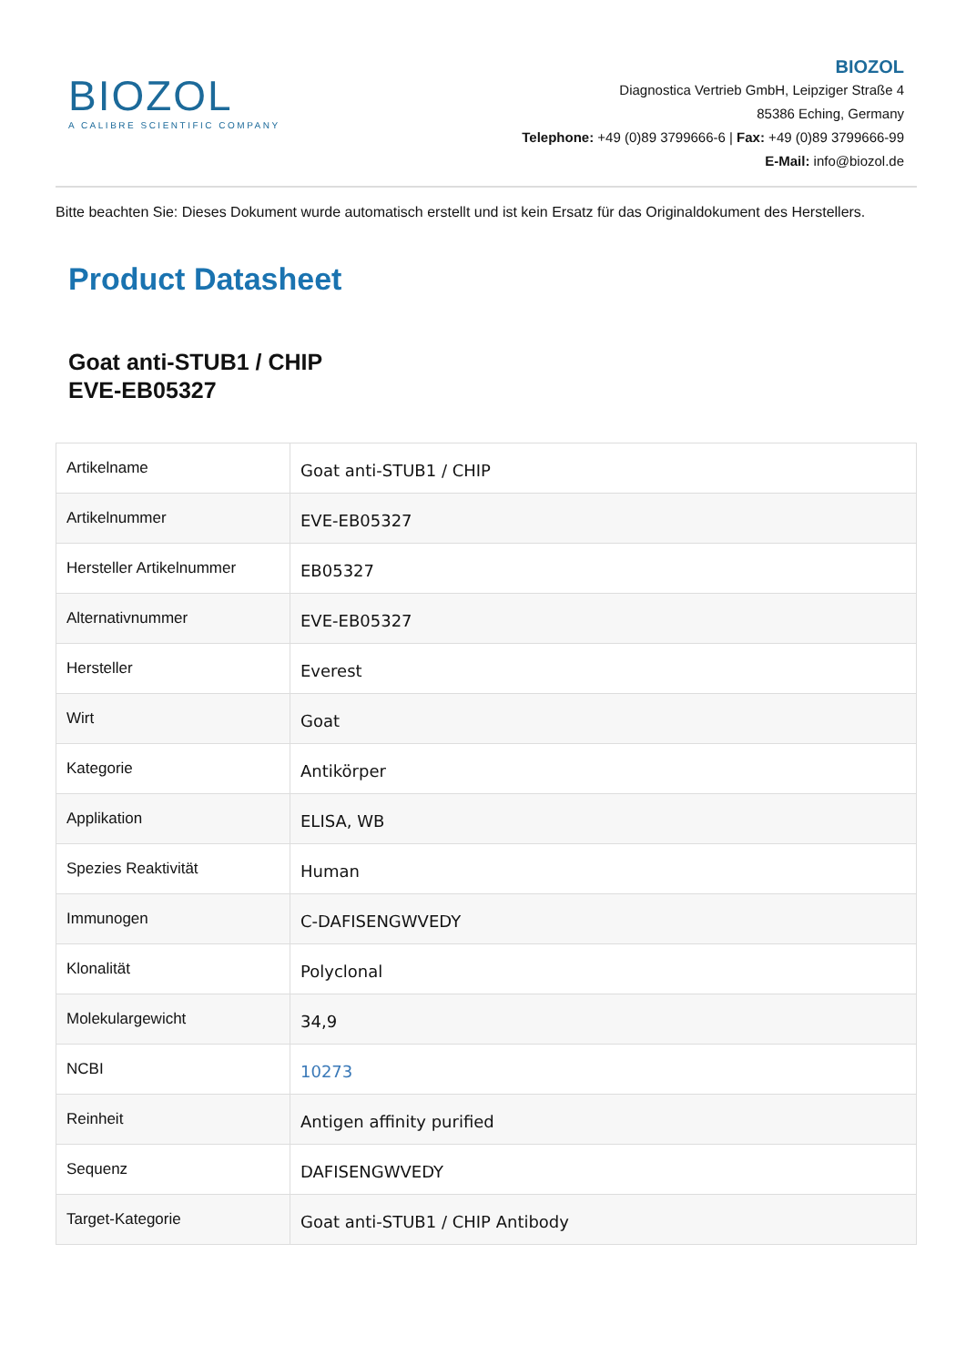BIOZOL
A CALIBRE SCIENTIFIC COMPANY
BIOZOL
Diagnostica Vertrieb GmbH, Leipziger Straße 4
85386 Eching, Germany
Telephone: +49 (0)89 3799666-6 | Fax: +49 (0)89 3799666-99
E-Mail: info@biozol.de
Bitte beachten Sie: Dieses Dokument wurde automatisch erstellt und ist kein Ersatz für das Originaldokument des Herstellers.
Product Datasheet
Goat anti-STUB1 / CHIP
EVE-EB05327
| Artikelname | Goat anti-STUB1 / CHIP |
| Artikelnummer | EVE-EB05327 |
| Hersteller Artikelnummer | EB05327 |
| Alternativnummer | EVE-EB05327 |
| Hersteller | Everest |
| Wirt | Goat |
| Kategorie | Antikörper |
| Applikation | ELISA, WB |
| Spezies Reaktivität | Human |
| Immunogen | C-DAFISENGWVEDY |
| Klonalität | Polyclonal |
| Molekulargewicht | 34,9 |
| NCBI | 10273 |
| Reinheit | Antigen affinity purified |
| Sequenz | DAFISENGWVEDY |
| Target-Kategorie | Goat anti-STUB1 / CHIP Antibody |